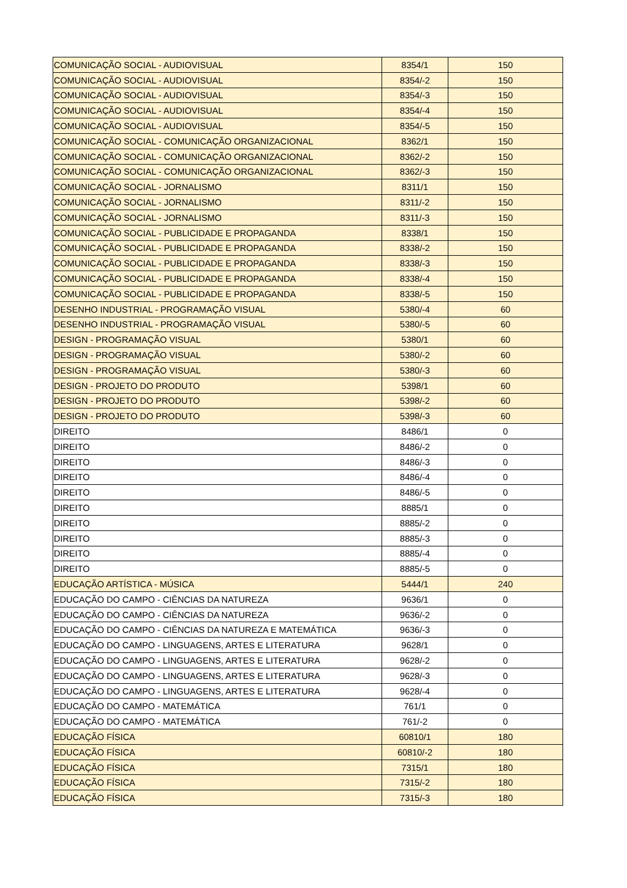| COMUNICAÇÃO SOCIAL - AUDIOVISUAL | 8354/1 | 150 |
| COMUNICAÇÃO SOCIAL - AUDIOVISUAL | 8354/-2 | 150 |
| COMUNICAÇÃO SOCIAL - AUDIOVISUAL | 8354/-3 | 150 |
| COMUNICAÇÃO SOCIAL - AUDIOVISUAL | 8354/-4 | 150 |
| COMUNICAÇÃO SOCIAL - AUDIOVISUAL | 8354/-5 | 150 |
| COMUNICAÇÃO SOCIAL - COMUNICAÇÃO ORGANIZACIONAL | 8362/1 | 150 |
| COMUNICAÇÃO SOCIAL - COMUNICAÇÃO ORGANIZACIONAL | 8362/-2 | 150 |
| COMUNICAÇÃO SOCIAL - COMUNICAÇÃO ORGANIZACIONAL | 8362/-3 | 150 |
| COMUNICAÇÃO SOCIAL - JORNALISMO | 8311/1 | 150 |
| COMUNICAÇÃO SOCIAL - JORNALISMO | 8311/-2 | 150 |
| COMUNICAÇÃO SOCIAL - JORNALISMO | 8311/-3 | 150 |
| COMUNICAÇÃO SOCIAL - PUBLICIDADE E PROPAGANDA | 8338/1 | 150 |
| COMUNICAÇÃO SOCIAL - PUBLICIDADE E PROPAGANDA | 8338/-2 | 150 |
| COMUNICAÇÃO SOCIAL - PUBLICIDADE E PROPAGANDA | 8338/-3 | 150 |
| COMUNICAÇÃO SOCIAL - PUBLICIDADE E PROPAGANDA | 8338/-4 | 150 |
| COMUNICAÇÃO SOCIAL - PUBLICIDADE E PROPAGANDA | 8338/-5 | 150 |
| DESENHO INDUSTRIAL - PROGRAMAÇÃO VISUAL | 5380/-4 | 60 |
| DESENHO INDUSTRIAL - PROGRAMAÇÃO VISUAL | 5380/-5 | 60 |
| DESIGN - PROGRAMAÇÃO VISUAL | 5380/1 | 60 |
| DESIGN - PROGRAMAÇÃO VISUAL | 5380/-2 | 60 |
| DESIGN - PROGRAMAÇÃO VISUAL | 5380/-3 | 60 |
| DESIGN - PROJETO DO PRODUTO | 5398/1 | 60 |
| DESIGN - PROJETO DO PRODUTO | 5398/-2 | 60 |
| DESIGN - PROJETO DO PRODUTO | 5398/-3 | 60 |
| DIREITO | 8486/1 | 0 |
| DIREITO | 8486/-2 | 0 |
| DIREITO | 8486/-3 | 0 |
| DIREITO | 8486/-4 | 0 |
| DIREITO | 8486/-5 | 0 |
| DIREITO | 8885/1 | 0 |
| DIREITO | 8885/-2 | 0 |
| DIREITO | 8885/-3 | 0 |
| DIREITO | 8885/-4 | 0 |
| DIREITO | 8885/-5 | 0 |
| EDUCAÇÃO ARTÍSTICA - MÚSICA | 5444/1 | 240 |
| EDUCAÇÃO DO CAMPO - CIÊNCIAS DA NATUREZA | 9636/1 | 0 |
| EDUCAÇÃO DO CAMPO - CIÊNCIAS DA NATUREZA | 9636/-2 | 0 |
| EDUCAÇÃO DO CAMPO - CIÊNCIAS DA NATUREZA E MATEMÁTICA | 9636/-3 | 0 |
| EDUCAÇÃO DO CAMPO - LINGUAGENS, ARTES E LITERATURA | 9628/1 | 0 |
| EDUCAÇÃO DO CAMPO - LINGUAGENS, ARTES E LITERATURA | 9628/-2 | 0 |
| EDUCAÇÃO DO CAMPO - LINGUAGENS, ARTES E LITERATURA | 9628/-3 | 0 |
| EDUCAÇÃO DO CAMPO - LINGUAGENS, ARTES E LITERATURA | 9628/-4 | 0 |
| EDUCAÇÃO DO CAMPO - MATEMÁTICA | 761/1 | 0 |
| EDUCAÇÃO DO CAMPO - MATEMÁTICA | 761/-2 | 0 |
| EDUCAÇÃO FÍSICA | 60810/1 | 180 |
| EDUCAÇÃO FÍSICA | 60810/-2 | 180 |
| EDUCAÇÃO FÍSICA | 7315/1 | 180 |
| EDUCAÇÃO FÍSICA | 7315/-2 | 180 |
| EDUCAÇÃO FÍSICA | 7315/-3 | 180 |